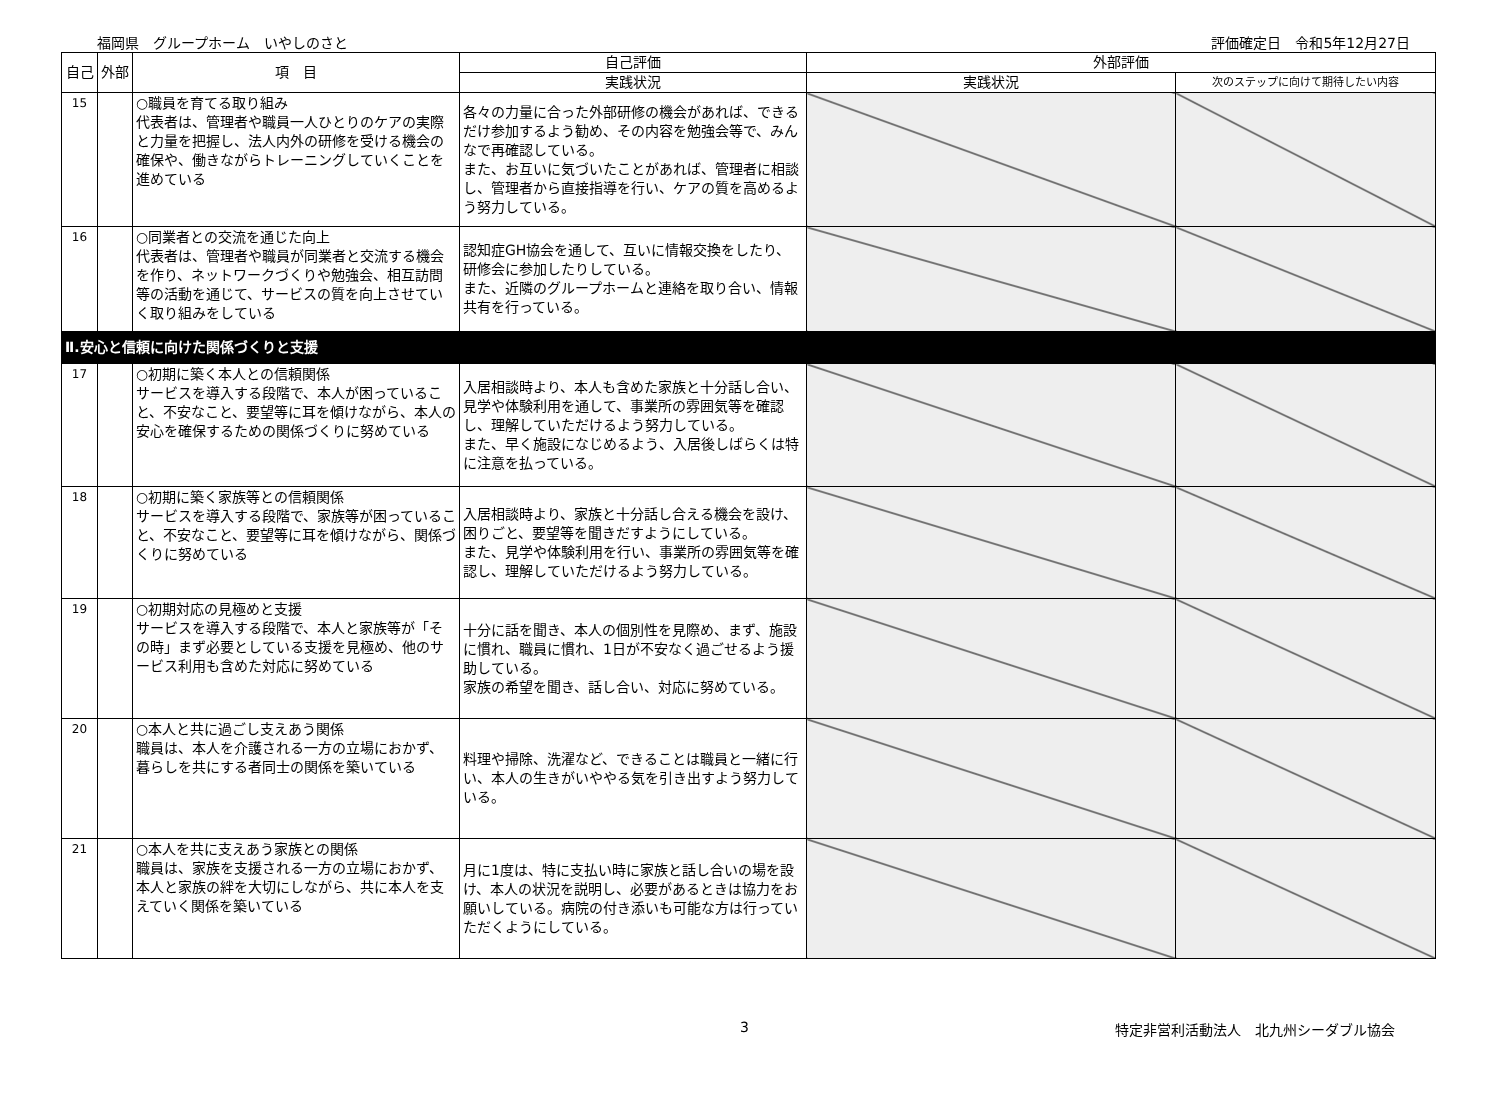福岡県　グループホーム　いやしのさと 評価確定日　令和5年12月27日
| 自己 | 外部 | 項 目 | 自己評価 | 外部評価 | |
| --- | --- | --- | --- | --- | --- |
| | | | 実践状況 | 実践状況 | 次のステップに向けて期待したい内容 |
| 15 | | ○職員を育てる取り組み 代表者は、管理者や職員一人ひとりのケアの実際と力量を把握し、法人内外の研修を受ける機会の確保や、働きながらトレーニングしていくことを進めている | 各々の力量に合った外部研修の機会があれば、できるだけ参加するよう勧め、その内容を勉強会等で、みんなで再確認している。 また、お互いに気づいたことがあれば、管理者に相談し、管理者から直接指導を行い、ケアの質を高めるよう努力している。 | | |
| 16 | | ○同業者との交流を通じた向上 代表者は、管理者や職員が同業者と交流する機会を作り、ネットワークづくりや勉強会、相互訪問等の活動を通じて、サービスの質を向上させていく取り組みをしている | 認知症GH協会を通して、互いに情報交換をしたり、研修会に参加したりしている。 また、近隣のグループホームと連絡を取り合い、情報共有を行っている。 | | |
| Ⅱ.安心と信頼に向けた関係づくりと支援 | | | | | |
| 17 | | ○初期に築く本人との信頼関係 サービスを導入する段階で、本人が困っていること、不安なこと、要望等に耳を傾けながら、本人の安心を確保するための関係づくりに努めている | 入居相談時より、本人も含めた家族と十分話し合い、見学や体験利用を通して、事業所の雰囲気等を確認し、理解していただけるよう努力している。 また、早く施設になじめるよう、入居後しばらくは特に注意を払っている。 | | |
| 18 | | ○初期に築く家族等との信頼関係 サービスを導入する段階で、家族等が困っていること、不安なこと、要望等に耳を傾けながら、関係づくりに努めている | 入居相談時より、家族と十分話し合える機会を設け、困りごと、要望等を聞きだすようにしている。 また、見学や体験利用を行い、事業所の雰囲気等を確認し、理解していただけるよう努力している。 | | |
| 19 | | ○初期対応の見極めと支援 サービスを導入する段階で、本人と家族等が「その時」まず必要としている支援を見極め、他のサービス利用も含めた対応に努めている | 十分に話を聞き、本人の個別性を見際め、まず、施設に慣れ、職員に慣れ、1日が不安なく過ごせるよう援助している。 家族の希望を聞き、話し合い、対応に努めている。 | | |
| 20 | | ○本人と共に過ごし支えあう関係 職員は、本人を介護される一方の立場におかず、暮らしを共にする者同士の関係を築いている | 料理や掃除、洗濯など、できることは職員と一緒に行い、本人の生きがいややる気を引き出すよう努力している。 | | |
| 21 | | ○本人を共に支えあう家族との関係 職員は、家族を支援される一方の立場におかず、本人と家族の絆を大切にしながら、共に本人を支えていく関係を築いている | 月に1度は、特に支払い時に家族と話し合いの場を設け、本人の状況を説明し、必要があるときは協力をお願いしている。病院の付き添いも可能な方は行っていただくようにしている。 | | |
3 特定非営利活動法人　北九州シーダブル協会